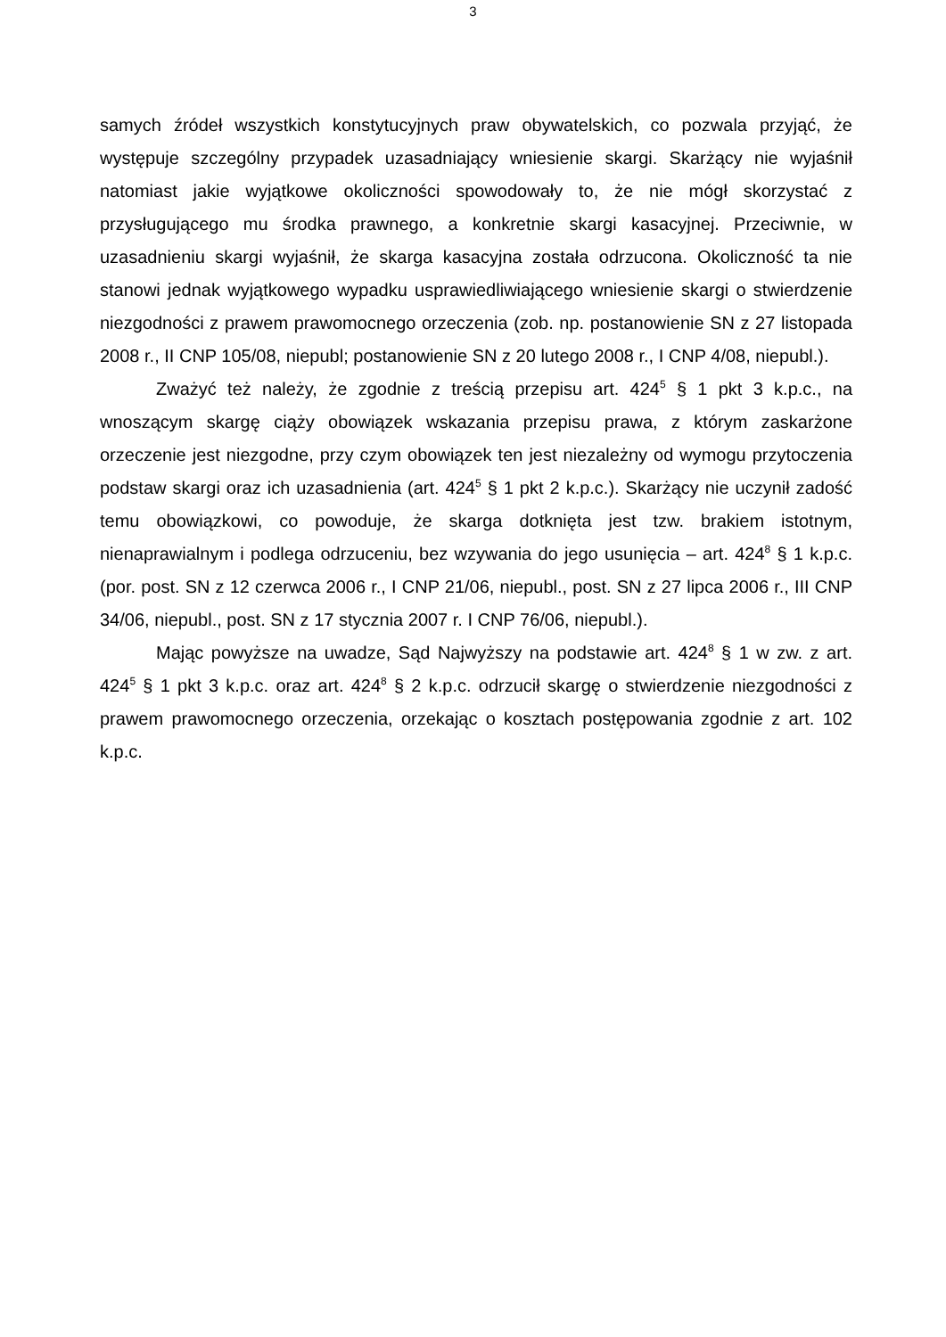3
samych źródeł wszystkich konstytucyjnych praw obywatelskich, co pozwala przyjąć, że występuje szczególny przypadek uzasadniający wniesienie skargi. Skarżący nie wyjaśnił natomiast jakie wyjątkowe okoliczności spowodowały to, że nie mógł skorzystać z przysługującego mu środka prawnego, a konkretnie skargi kasacyjnej. Przeciwnie, w uzasadnieniu skargi wyjaśnił, że skarga kasacyjna została odrzucona. Okoliczność ta nie stanowi jednak wyjątkowego wypadku usprawiedliwiającego wniesienie skargi o stwierdzenie niezgodności z prawem prawomocnego orzeczenia (zob. np. postanowienie SN z 27 listopada 2008 r., II CNP 105/08, niepubl; postanowienie SN z 20 lutego 2008 r., I CNP 4/08, niepubl.).
Zważyć też należy, że zgodnie z treścią przepisu art. 424<sup>5</sup> § 1 pkt 3 k.p.c., na wnoszącym skargę ciąży obowiązek wskazania przepisu prawa, z którym zaskarżone orzeczenie jest niezgodne, przy czym obowiązek ten jest niezależny od wymogu przytoczenia podstaw skargi oraz ich uzasadnienia (art. 424<sup>5</sup> § 1 pkt 2 k.p.c.). Skarżący nie uczynił zadość temu obowiązkowi, co powoduje, że skarga dotknięta jest tzw. brakiem istotnym, nienaprawialnym i podlega odrzuceniu, bez wzywania do jego usunięcia – art. 424<sup>8</sup> § 1 k.p.c. (por. post. SN z 12 czerwca 2006 r., I CNP 21/06, niepubl., post. SN z 27 lipca 2006 r., III CNP 34/06, niepubl., post. SN z 17 stycznia 2007 r. I CNP 76/06, niepubl.).
Mając powyższe na uwadze, Sąd Najwyższy na podstawie art. 424<sup>8</sup> § 1 w zw. z art. 424<sup>5</sup> § 1 pkt 3 k.p.c. oraz art. 424<sup>8</sup> § 2 k.p.c. odrzucił skargę o stwierdzenie niezgodności z prawem prawomocnego orzeczenia, orzekając o kosztach postępowania zgodnie z art. 102 k.p.c.